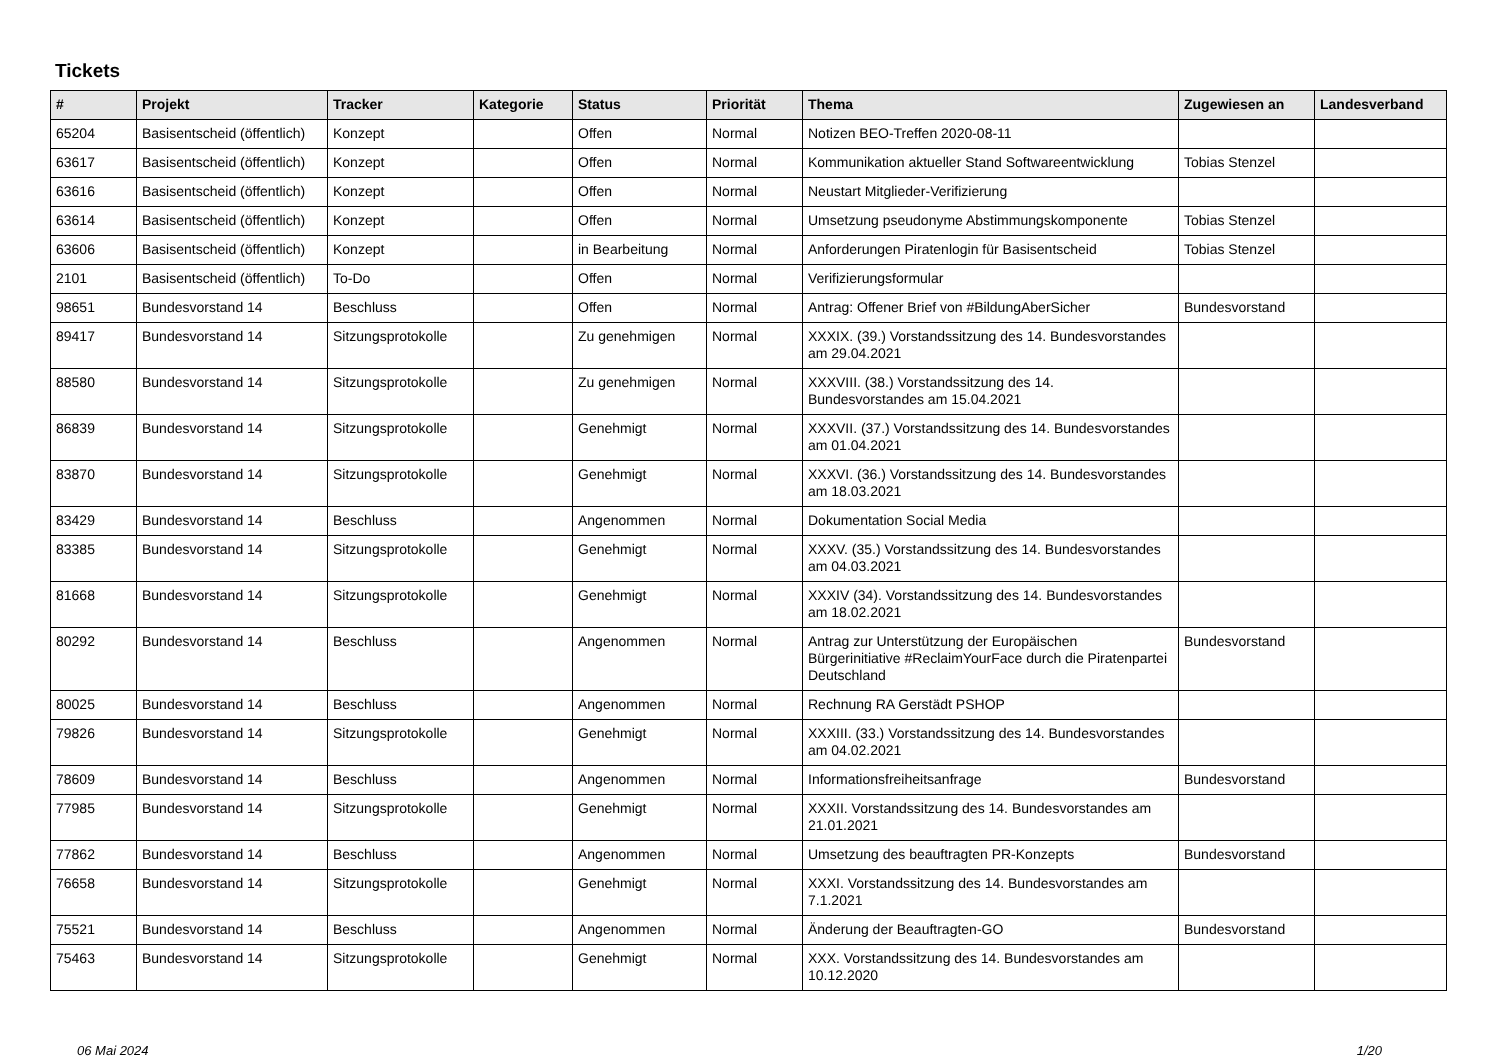Tickets
| # | Projekt | Tracker | Kategorie | Status | Priorität | Thema | Zugewiesen an | Landesverband |
| --- | --- | --- | --- | --- | --- | --- | --- | --- |
| 65204 | Basisentscheid (öffentlich) | Konzept | | Offen | Normal | Notizen BEO-Treffen 2020-08-11 | | |
| 63617 | Basisentscheid (öffentlich) | Konzept | | Offen | Normal | Kommunikation aktueller Stand Softwareentwicklung | Tobias Stenzel | |
| 63616 | Basisentscheid (öffentlich) | Konzept | | Offen | Normal | Neustart Mitglieder-Verifizierung | | |
| 63614 | Basisentscheid (öffentlich) | Konzept | | Offen | Normal | Umsetzung pseudonyme Abstimmungskomponente | Tobias Stenzel | |
| 63606 | Basisentscheid (öffentlich) | Konzept | | in Bearbeitung | Normal | Anforderungen Piratenlogin für Basisentscheid | Tobias Stenzel | |
| 2101 | Basisentscheid (öffentlich) | To-Do | | Offen | Normal | Verifizierungsformular | | |
| 98651 | Bundesvorstand 14 | Beschluss | | Offen | Normal | Antrag: Offener Brief von #BildungAberSicher | Bundesvorstand | |
| 89417 | Bundesvorstand 14 | Sitzungsprotokolle | | Zu genehmigen | Normal | XXXIX. (39.) Vorstandssitzung des 14. Bundesvorstandes am 29.04.2021 | | |
| 88580 | Bundesvorstand 14 | Sitzungsprotokolle | | Zu genehmigen | Normal | XXXVIII. (38.) Vorstandssitzung des 14. Bundesvorstandes am 15.04.2021 | | |
| 86839 | Bundesvorstand 14 | Sitzungsprotokolle | | Genehmigt | Normal | XXXVII. (37.) Vorstandssitzung des 14. Bundesvorstandes am 01.04.2021 | | |
| 83870 | Bundesvorstand 14 | Sitzungsprotokolle | | Genehmigt | Normal | XXXVI. (36.) Vorstandssitzung des 14. Bundesvorstandes am 18.03.2021 | | |
| 83429 | Bundesvorstand 14 | Beschluss | | Angenommen | Normal | Dokumentation Social Media | | |
| 83385 | Bundesvorstand 14 | Sitzungsprotokolle | | Genehmigt | Normal | XXXV. (35.) Vorstandssitzung des 14. Bundesvorstandes am 04.03.2021 | | |
| 81668 | Bundesvorstand 14 | Sitzungsprotokolle | | Genehmigt | Normal | XXXIV (34). Vorstandssitzung des 14. Bundesvorstandes am 18.02.2021 | | |
| 80292 | Bundesvorstand 14 | Beschluss | | Angenommen | Normal | Antrag zur Unterstützung der Europäischen Bürgerinitiative #ReclaimYourFace durch die Piratenpartei Deutschland | Bundesvorstand | |
| 80025 | Bundesvorstand 14 | Beschluss | | Angenommen | Normal | Rechnung RA Gerstädt PSHOP | | |
| 79826 | Bundesvorstand 14 | Sitzungsprotokolle | | Genehmigt | Normal | XXXIII. (33.) Vorstandssitzung des 14. Bundesvorstandes am 04.02.2021 | | |
| 78609 | Bundesvorstand 14 | Beschluss | | Angenommen | Normal | Informationsfreiheitsanfrage | Bundesvorstand | |
| 77985 | Bundesvorstand 14 | Sitzungsprotokolle | | Genehmigt | Normal | XXXII. Vorstandssitzung des 14. Bundesvorstandes am 21.01.2021 | | |
| 77862 | Bundesvorstand 14 | Beschluss | | Angenommen | Normal | Umsetzung des beauftragten PR-Konzepts | Bundesvorstand | |
| 76658 | Bundesvorstand 14 | Sitzungsprotokolle | | Genehmigt | Normal | XXXI. Vorstandssitzung des 14. Bundesvorstandes am 7.1.2021 | | |
| 75521 | Bundesvorstand 14 | Beschluss | | Angenommen | Normal | Änderung der Beauftragten-GO | Bundesvorstand | |
| 75463 | Bundesvorstand 14 | Sitzungsprotokolle | | Genehmigt | Normal | XXX. Vorstandssitzung des 14. Bundesvorstandes am 10.12.2020 | | |
06 Mai 2024 1/20